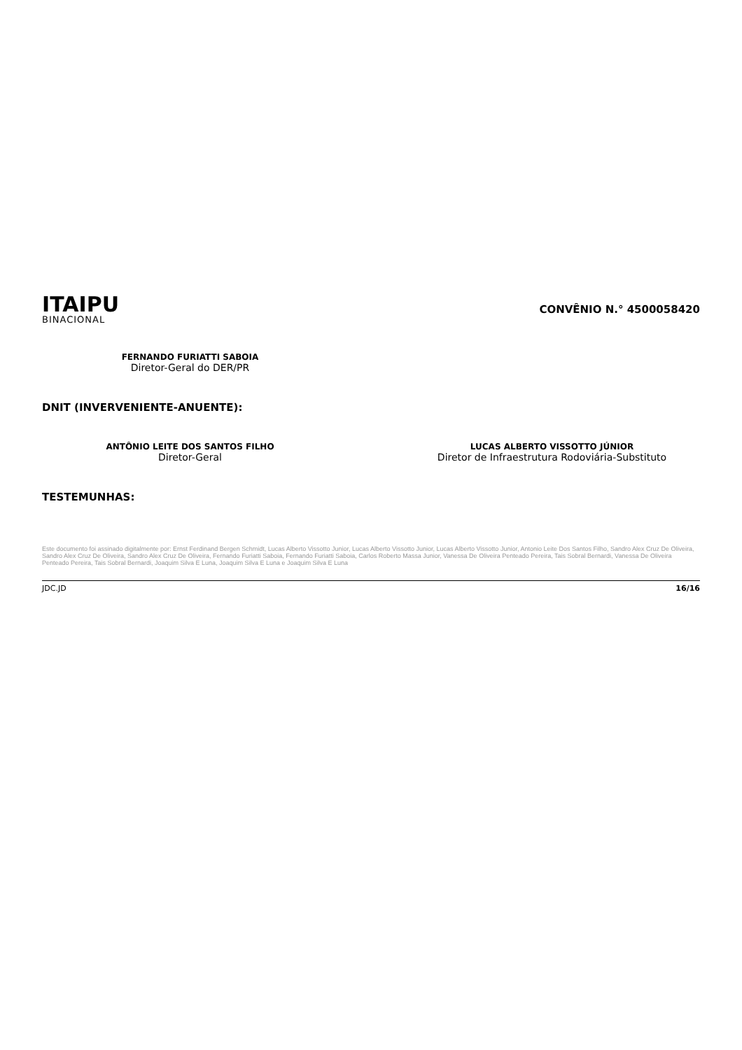ITAIPU
BINACIONAL
CONVÊNIO N.° 4500058420
FERNANDO FURIATTI SABOIA
Diretor-Geral do DER/PR
DNIT (INVERVENIENTE-ANUENTE):
ANTÔNIO LEITE DOS SANTOS FILHO
Diretor-Geral
LUCAS ALBERTO VISSOTTO JÚNIOR
Diretor de Infraestrutura Rodoviária-Substituto
TESTEMUNHAS:
Este documento foi assinado digitalmente por: Ernst Ferdinand Bergen Schmidt, Lucas Alberto Vissotto Junior, Lucas Alberto Vissotto Junior, Lucas Alberto Vissotto Junior, Antonio Leite Dos Santos Filho, Sandro Alex Cruz De Oliveira, Sandro Alex Cruz De Oliveira, Sandro Alex Cruz De Oliveira, Fernando Furiatti Saboia, Fernando Furiatti Saboia, Carlos Roberto Massa Junior, Vanessa De Oliveira Penteado Pereira, Tais Sobral Bernardi, Vanessa De Oliveira Penteado Pereira, Tais Sobral Bernardi, Joaquim Silva E Luna, Joaquim Silva E Luna e Joaquim Silva E Luna
JDC.JD 16/16